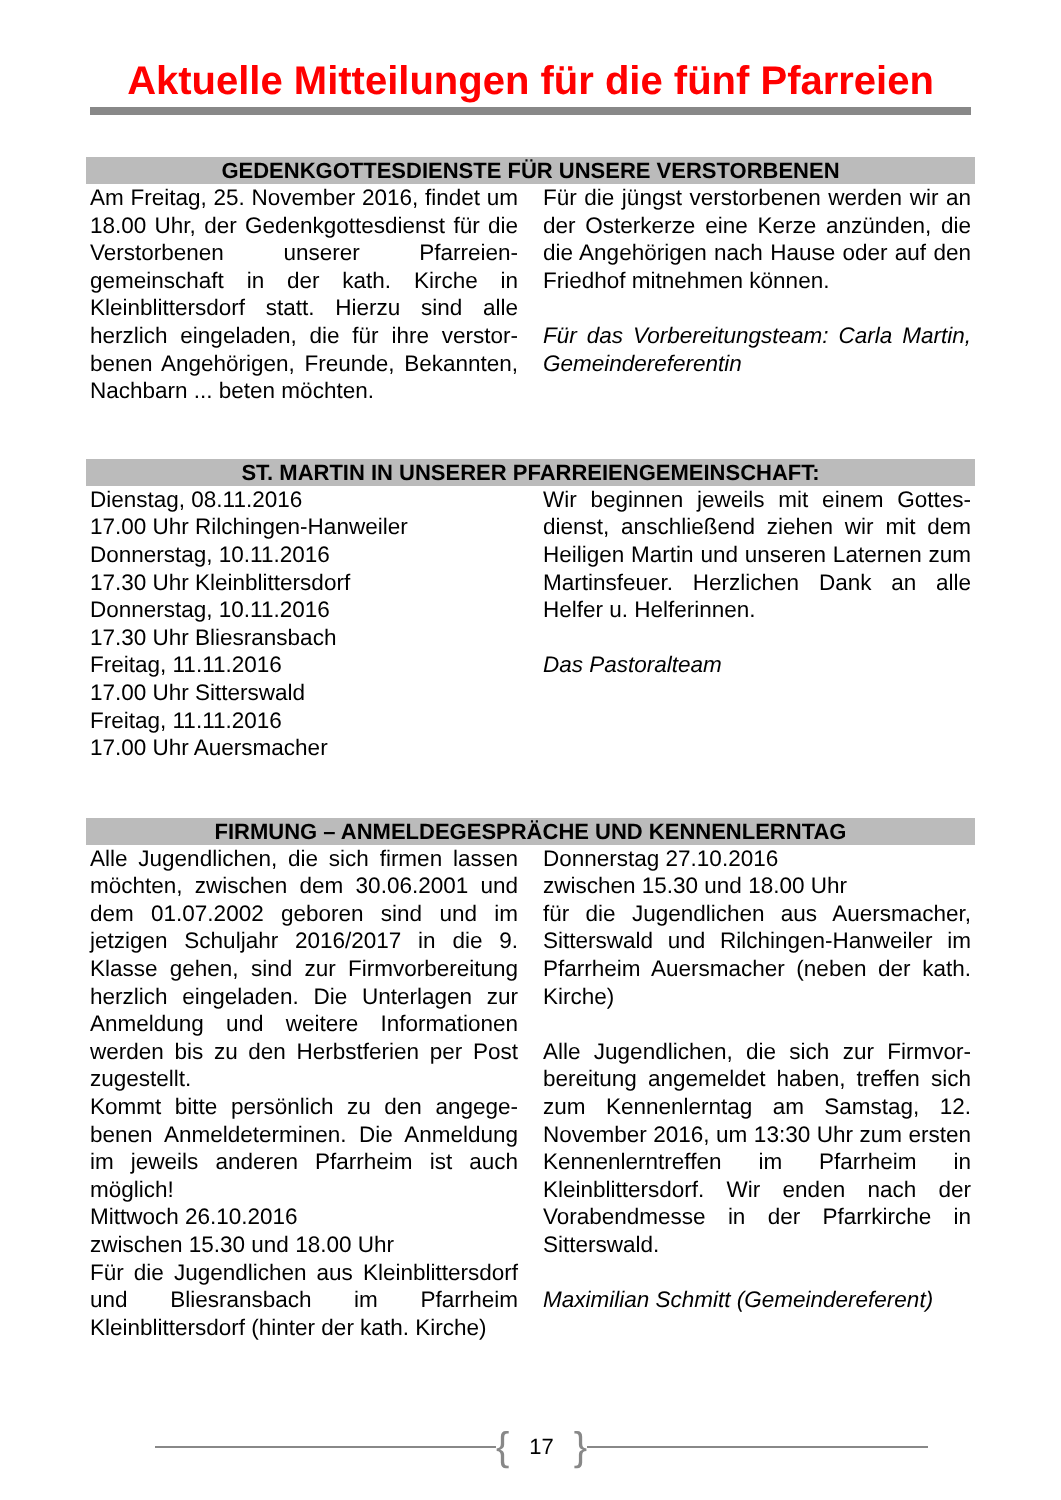Aktuelle Mitteilungen für die fünf Pfarreien
GEDENKGOTTESDIENSTE FÜR UNSERE VERSTORBENEN
Am Freitag, 25. November 2016, findet um 18.00 Uhr, der Gedenkgottesdienst für die Verstorbenen unserer Pfarreien­gemeinschaft in der kath. Kirche in Kleinblittersdorf statt. Hierzu sind alle herzlich eingeladen, die für ihre verstor­benen Angehörigen, Freunde, Bekann­ten, Nachbarn ... beten möchten.
Für die jüngst verstorbenen werden wir an der Osterkerze eine Kerze anzün­den, die die Angehörigen nach Hause oder auf den Friedhof mitnehmen kön­nen.
Für das Vorbereitungsteam: Carla Mar­tin, Gemeindereferentin
ST. MARTIN IN UNSERER PFARREIENGEMEINSCHAFT:
Dienstag, 08.11.2016
17.00 Uhr Rilchingen-Hanweiler
Donnerstag, 10.11.2016
17.30 Uhr Kleinblittersdorf
Donnerstag, 10.11.2016
17.30 Uhr Bliesransbach
Freitag, 11.11.2016
17.00 Uhr Sitterswald
Freitag, 11.11.2016
17.00 Uhr Auersmacher
Wir beginnen jeweils mit einem Gottes­dienst, anschließend ziehen wir mit dem Heiligen Martin und unseren Laternen zum Martinsfeuer. Herzlichen Dank an alle Helfer u. Helferinnen.
Das Pastoralteam
FIRMUNG – ANMELDEGESPRÄCHE UND KENNENLERNTAG
Alle Jugendlichen, die sich firmen las­sen möchten, zwischen dem 30.06.2001 und dem 01.07.2002 gebo­ren sind und im jetzigen Schuljahr 2016/2017 in die 9. Klasse gehen, sind zur Firmvorbereitung herzlich eingela­den. Die Unterlagen zur Anmeldung und weitere Informationen werden bis zu den Herbstferien per Post zugestellt.
Kommt bitte persönlich zu den angege­benen Anmeldeterminen. Die Anmel­dung im jeweils anderen Pfarrheim ist auch möglich!
Mittwoch 26.10.2016
zwischen 15.30 und 18.00 Uhr
Für die Jugendlichen aus Kleinblitters­dorf und Bliesransbach im Pfarrheim Kleinblittersdorf (hinter der kath. Kirche)
Donnerstag 27.10.2016
zwischen 15.30 und 18.00 Uhr
für die Jugendlichen aus Auersmacher, Sitterswald und Rilchingen-Hanweiler im Pfarrheim Auersmacher (neben der kath. Kirche)
Alle Jugendlichen, die sich zur Firmvor­bereitung angemeldet haben, treffen sich zum Kennenlerntag am Samstag, 12. November 2016, um 13:30 Uhr zum ersten Kennenlerntreffen im Pfarrheim in Kleinblittersdorf. Wir enden nach der Vorabendmesse in der Pfarrkirche in Sitterswald.
Maximilian Schmitt (Gemeindereferent)
{ 17 }